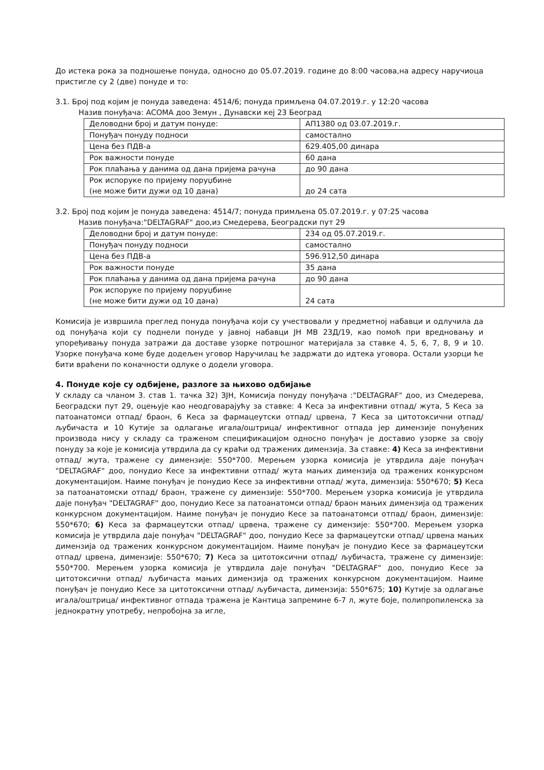До истека рока за подношење понуда, односно до 05.07.2019. године до 8:00 часова,на адресу наручиоца пристигле су 2 (две) понуде и то:
3.1. Број под којим је понуда заведена: 4514/6; понуда примљена 04.07.2019.г. у 12:20 часова
Назив понуђача: АСОМА доо Земун , Дунавски кеј 23 Београд
| Деловодни број и датум понуде: | АП1380 од 03.07.2019.г. |
| Понуђач понуду подноси | самостално |
| Цена без ПДВ-а | 629.405,00 динара |
| Рок важности понуде | 60 дана |
| Рок плаћања у данима од дана пријема рачуна | до 90 дана |
| Рок испоруке по пријему поруџбине (не може бити дужи од 10 дана) | до 24 сата |
3.2. Број под којим је понуда заведена: 4514/7; понуда примљена 05.07.2019.г. у 07:25 часова
Назив понуђача:"DELTAGRAF" доо,из Смедерева, Београдски пут 29
| Деловодни број и датум понуде: | 234 од 05.07.2019.г. |
| Понуђач понуду подноси | самостално |
| Цена без ПДВ-а | 596.912,50 динара |
| Рок важности понуде | 35 дана |
| Рок плаћања у данима од дана пријема рачуна | до 90 дана |
| Рок испоруке по пријему поруџбине (не може бити дужи од 10 дана) | 24 сата |
Комисија је извршила преглед понуда понуђача који су учествовали у предметној набавци и одлучила да од понуђача који су поднели понуде у јавној набавци ЈН МВ 23Д/19, као помоћ при вредновању и упоређивању понуда затражи да доставе узорке потрошног материјала за ставке 4, 5, 6, 7, 8, 9 и 10. Узорке понуђача коме буде додељен уговор Наручилац ће задржати до идтека уговора. Остали узорци ће бити враћени по коначности одлуке о додели уговора.
4. Понуде које су одбијене, разлоге за њихово одбијање
У складу са чланом 3. став 1. тачка 32) ЗЈН, Комисија понуду понуђача :"DELTAGRAF" доо, из Смедерева, Београдски пут 29, оцењује као неодговарајућу за ставке: 4 Кеса за инфективни отпад/ жута, 5 Кеса за патоанатомси отпад/ браон, 6 Кеса за фармацеутски отпад/ црвена, 7 Кеса за цитотоксични отпад/ љубичаста и 10 Кутије за одлагање игала/оштрица/ инфективног отпада јер димензије понуђених производа нису у складу са траженом спецификацијом односно понуђач је доставио узорке за своју понуду за које је комисија утврдила да су краћи од тражених димензија. За ставке: 4) Кеса за инфективни отпад/ жута, тражене су димензије: 550*700. Мерењем узорка комисија је утврдила даје понуђач "DELTAGRAF" доо, понудио Кесе за инфективни отпад/ жута мањих димензија од тражених конкурсном документацијом. Наиме понуђач је понудио Кесе за инфективни отпад/ жута, димензија: 550*670; 5) Кеса за патоанатомски отпад/ браон, тражене су димензије: 550*700. Мерењем узорка комисија је утврдила даје понуђач "DELTAGRAF" доо, понудио Кесе за патоанатомси отпад/ браон мањих димензија од тражених конкурсном документацијом. Наиме понуђач је понудио Кесе за патоанатомси отпад/ браон, димензије: 550*670; 6) Кеса за фармацеутски отпад/ црвена, тражене су димензије: 550*700. Мерењем узорка комисија је утврдила даје понуђач "DELTAGRAF" доо, понудио Кесе за фармацеутски отпад/ црвена мањих димензија од тражених конкурсном документацијом. Наиме понуђач је понудио Кесе за фармацеутски отпад/ црвена, димензије: 550*670; 7) Кеса за цитотоксични отпад/ љубичаста, тражене су димензије: 550*700. Мерењем узорка комисија је утврдила даје понуђач "DELTAGRAF" доо, понудио Кесе за цитотоксични отпад/ љубичаста мањих димензија од тражених конкурсном документацијом. Наиме понуђач је понудио Кесе за цитотоксични отпад/ љубичаста, димензија: 550*675; 10) Кутије за одлагање игала/оштрица/ инфективног отпада тражена је Кантица запремине 6-7 л, жуте боје, полипропиленска за једнократну употребу, непробојна за игле,